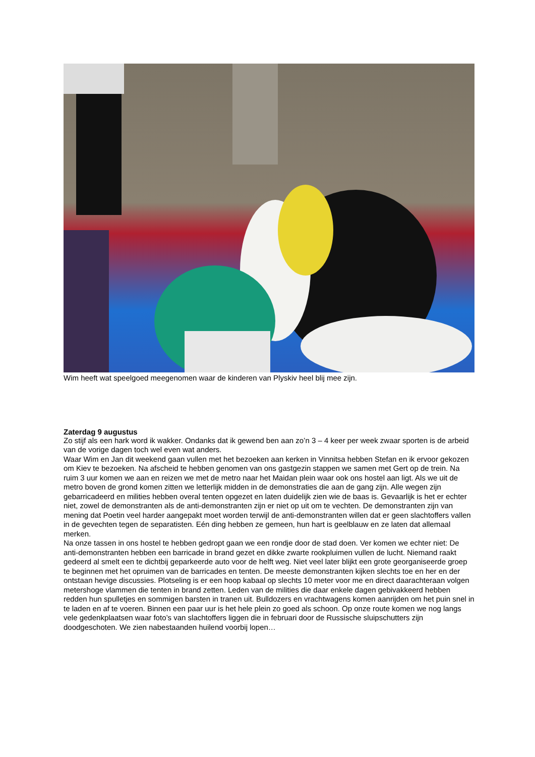Wim heeft wat speelgoed meegenomen waar de kinderen van Plyskiv heel blij mee zijn.
Zaterdag 9 augustus
Zo stijf als een hark word ik wakker. Ondanks dat ik gewend ben aan zo’n 3 – 4 keer per week zwaar sporten is de arbeid van de vorige dagen toch wel even wat anders.
Waar Wim en Jan dit weekend gaan vullen met het bezoeken aan kerken in Vinnitsa hebben Stefan en ik ervoor gekozen om Kiev te bezoeken. Na afscheid te hebben genomen van ons gastgezin stappen we samen met Gert op de trein. Na ruim 3 uur komen we aan en reizen we met de metro naar het Maidan plein waar ook ons hostel aan ligt. Als we uit de metro boven de grond komen zitten we letterlijk midden in de demonstraties die aan de gang zijn. Alle wegen zijn gebarricadeerd en milities hebben overal tenten opgezet en laten duidelijk zien wie de baas is. Gevaarlijk is het er echter niet, zowel de demonstranten als de anti-demonstranten zijn er niet op uit om te vechten. De demonstranten zijn van mening dat Poetin veel harder aangepakt moet worden terwijl de anti-demonstranten willen dat er geen slachtoffers vallen in de gevechten tegen de separatisten. Eén ding hebben ze gemeen, hun hart is geelblauw en ze laten dat allemaal merken.
Na onze tassen in ons hostel te hebben gedropt gaan we een rondje door de stad doen. Ver komen we echter niet: De anti-demonstranten hebben een barricade in brand gezet en dikke zwarte rookpluimen vullen de lucht. Niemand raakt gedeerd al smelt een te dichtbij geparkeerde auto voor de helft weg. Niet veel later blijkt een grote georganiseerde groep te beginnen met het opruimen van de barricades en tenten. De meeste demonstranten kijken slechts toe en her en der ontstaan hevige discussies. Plotseling is er een hoop kabaal op slechts 10 meter voor me en direct daarachteraan volgen metershoge vlammen die tenten in brand zetten. Leden van de milities die daar enkele dagen gebivakkeerd hebben redden hun spulletjes en sommigen barsten in tranen uit. Bulldozers en vrachtwagens komen aanrijden om het puin snel in te laden en af te voeren. Binnen een paar uur is het hele plein zo goed als schoon. Op onze route komen we nog langs vele gedenkplaatsen waar foto’s van slachtoffers liggen die in februari door de Russische sluipschutters zijn doodgeschoten. We zien nabestaanden huilend voorbij lopen…